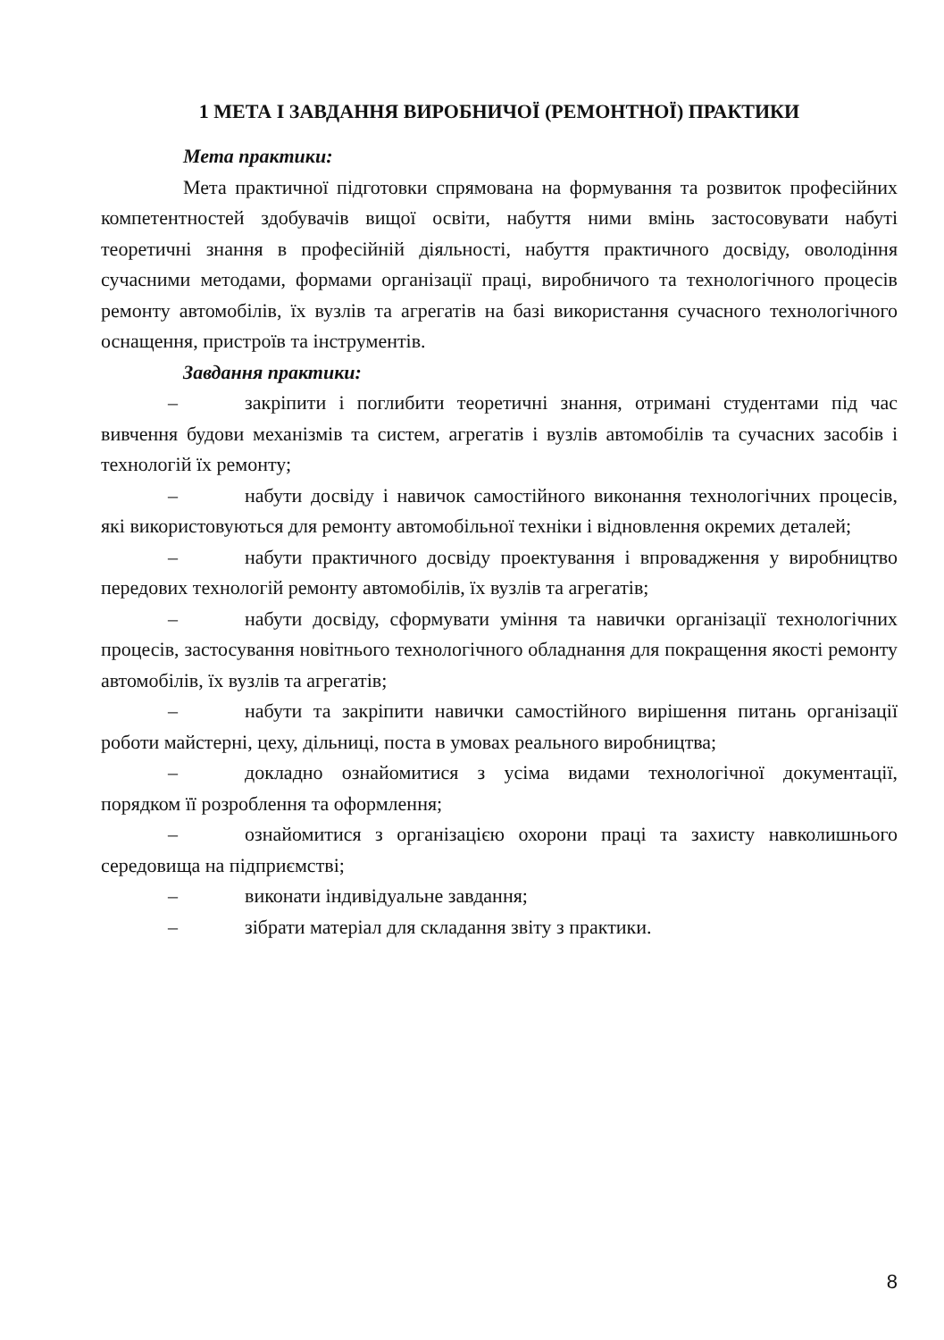1 МЕТА І ЗАВДАННЯ ВИРОБНИЧОЇ (РЕМОНТНОЇ) ПРАКТИКИ
Мета практики:
Мета практичної підготовки спрямована на формування та розвиток професійних компетентностей здобувачів вищої освіти, набуття ними вмінь застосовувати набуті теоретичні знання в професійній діяльності, набуття практичного досвіду, оволодіння сучасними методами, формами організації праці, виробничого та технологічного процесів ремонту автомобілів, їх вузлів та агрегатів на базі використання сучасного технологічного оснащення, пристроїв та інструментів.
Завдання практики:
– закріпити і поглибити теоретичні знання, отримані студентами під час вивчення будови механізмів та систем, агрегатів і вузлів автомобілів та сучасних засобів і технологій їх ремонту;
– набути досвіду і навичок самостійного виконання технологічних процесів, які використовуються для ремонту автомобільної техніки і відновлення окремих деталей;
– набути практичного досвіду проектування і впровадження у виробництво передових технологій ремонту автомобілів, їх вузлів та агрегатів;
– набути досвіду, сформувати уміння та навички організації технологічних процесів, застосування новітнього технологічного обладнання для покращення якості ремонту автомобілів, їх вузлів та агрегатів;
– набути та закріпити навички самостійного вирішення питань організації роботи майстерні, цеху, дільниці, поста в умовах реального виробництва;
– докладно ознайомитися з усіма видами технологічної документації, порядком її розроблення та оформлення;
– ознайомитися з організацією охорони праці та захисту навколишнього середовища на підприємстві;
– виконати індивідуальне завдання;
– зібрати матеріал для складання звіту з практики.
8